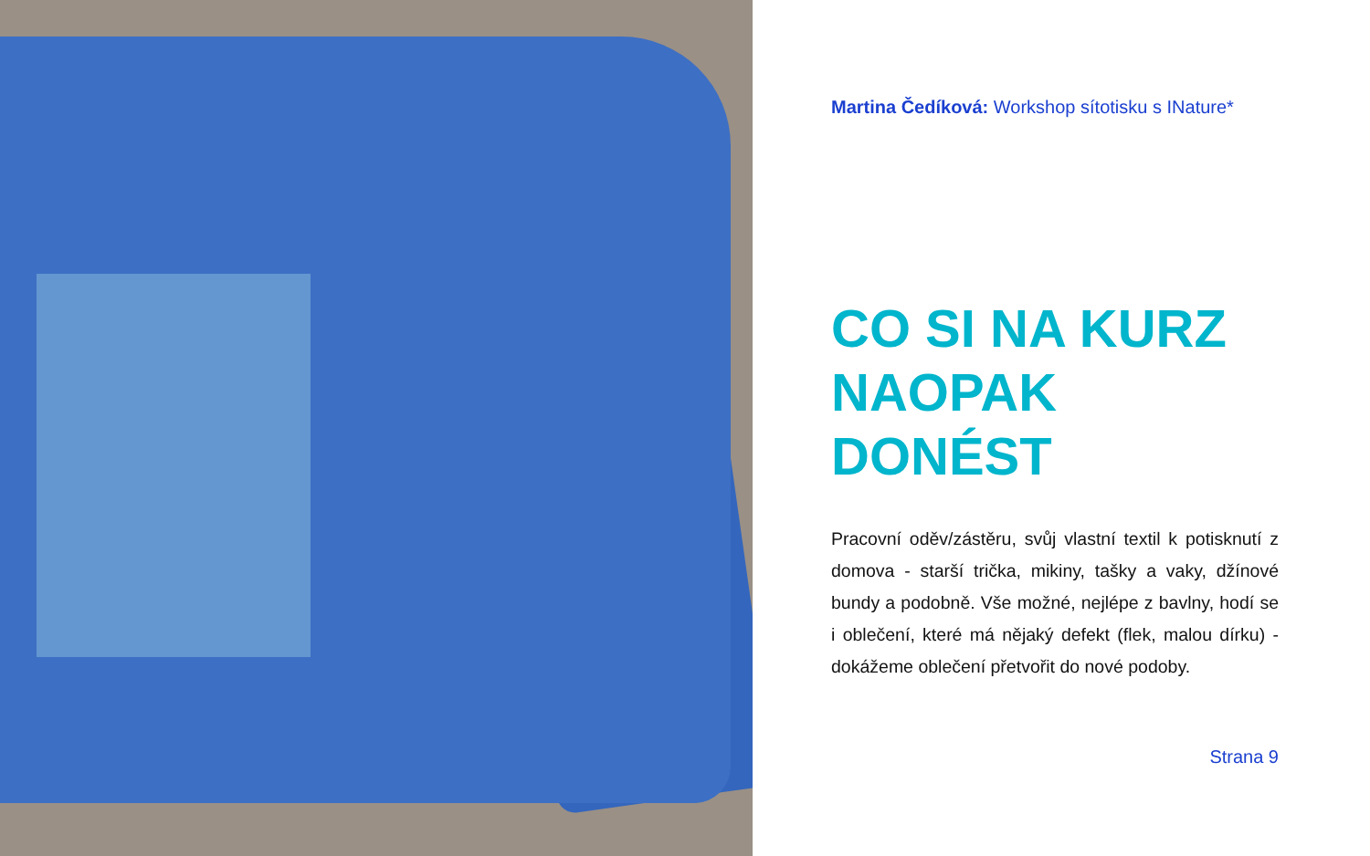Martina Čedíková: Workshop sítotisku s INature*
CO SI NA KURZ NAOPAK DONÉST
Pracovní oděv/zástěru, svůj vlastní textil k potisknutí z domova - starší trička, mikiny, tašky a vaky, džínové bundy a podobně. Vše možné, nejlépe z bavlny, hodí se i oblečení, které má nějaký defekt (flek, malou dír­ku) - dokážeme oblečení přetvořit do nové podoby.
Strana 9